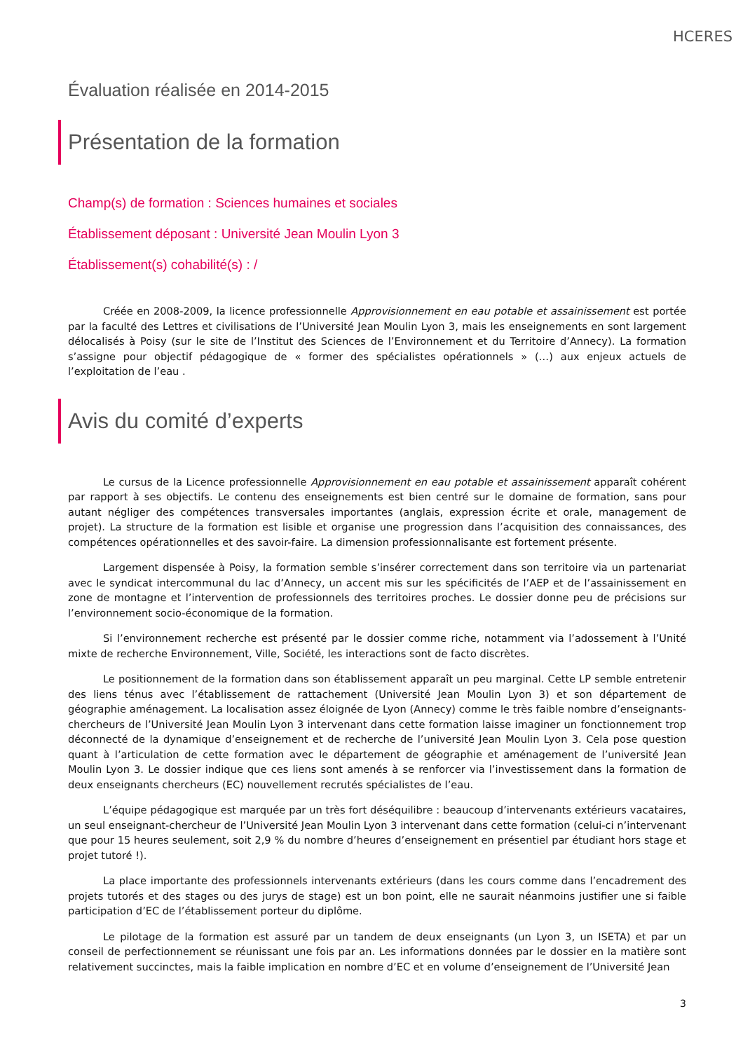HCERES
Évaluation réalisée en 2014-2015
Présentation de la formation
Champ(s) de formation : Sciences humaines et sociales
Établissement déposant : Université Jean Moulin Lyon 3
Établissement(s) cohabilité(s) : /
Créée en 2008-2009, la licence professionnelle Approvisionnement en eau potable et assainissement est portée par la faculté des Lettres et civilisations de l’Université Jean Moulin Lyon 3, mais les enseignements en sont largement délocalisés à Poisy (sur le site de l’Institut des Sciences de l’Environnement et du Territoire d’Annecy). La formation s’assigne pour objectif pédagogique de « former des spécialistes opérationnels » (…) aux enjeux actuels de l’exploitation de l’eau .
Avis du comité d’experts
Le cursus de la Licence professionnelle Approvisionnement en eau potable et assainissement apparaît cohérent par rapport à ses objectifs. Le contenu des enseignements est bien centré sur le domaine de formation, sans pour autant négliger des compétences transversales importantes (anglais, expression écrite et orale, management de projet). La structure de la formation est lisible et organise une progression dans l’acquisition des connaissances, des compétences opérationnelles et des savoir-faire. La dimension professionnalisante est fortement présente.
Largement dispensée à Poisy, la formation semble s’insérer correctement dans son territoire via un partenariat avec le syndicat intercommunal du lac d’Annecy, un accent mis sur les spécificités de l’AEP et de l’assainissement en zone de montagne et l’intervention de professionnels des territoires proches. Le dossier donne peu de précisions sur l’environnement socio-économique de la formation.
Si l’environnement recherche est présenté par le dossier comme riche, notamment via l’adossement à l’Unité mixte de recherche Environnement, Ville, Société, les interactions sont de facto discrètes.
Le positionnement de la formation dans son établissement apparaît un peu marginal. Cette LP semble entretenir des liens ténus avec l’établissement de rattachement (Université Jean Moulin Lyon 3) et son département de géographie aménagement. La localisation assez éloignée de Lyon (Annecy) comme le très faible nombre d’enseignants-chercheurs de l’Université Jean Moulin Lyon 3 intervenant dans cette formation laisse imaginer un fonctionnement trop déconnecté de la dynamique d’enseignement et de recherche de l’université Jean Moulin Lyon 3. Cela pose question quant à l’articulation de cette formation avec le département de géographie et aménagement de l’université Jean Moulin Lyon 3. Le dossier indique que ces liens sont amenés à se renforcer via l’investissement dans la formation de deux enseignants chercheurs (EC) nouvellement recrutés spécialistes de l’eau.
L’équipe pédagogique est marquée par un très fort déséquilibre : beaucoup d’intervenants extérieurs vacataires, un seul enseignant-chercheur de l’Université Jean Moulin Lyon 3 intervenant dans cette formation (celui-ci n’intervenant que pour 15 heures seulement, soit 2,9 % du nombre d’heures d’enseignement en présentiel par étudiant hors stage et projet tutoré !).
La place importante des professionnels intervenants extérieurs (dans les cours comme dans l’encadrement des projets tutorés et des stages ou des jurys de stage) est un bon point, elle ne saurait néanmoins justifier une si faible participation d’EC de l’établissement porteur du diplôme.
Le pilotage de la formation est assuré par un tandem de deux enseignants (un Lyon 3, un ISETA) et par un conseil de perfectionnement se réunissant une fois par an. Les informations données par le dossier en la matière sont relativement succinctes, mais la faible implication en nombre d’EC et en volume d’enseignement de l’Université Jean
3